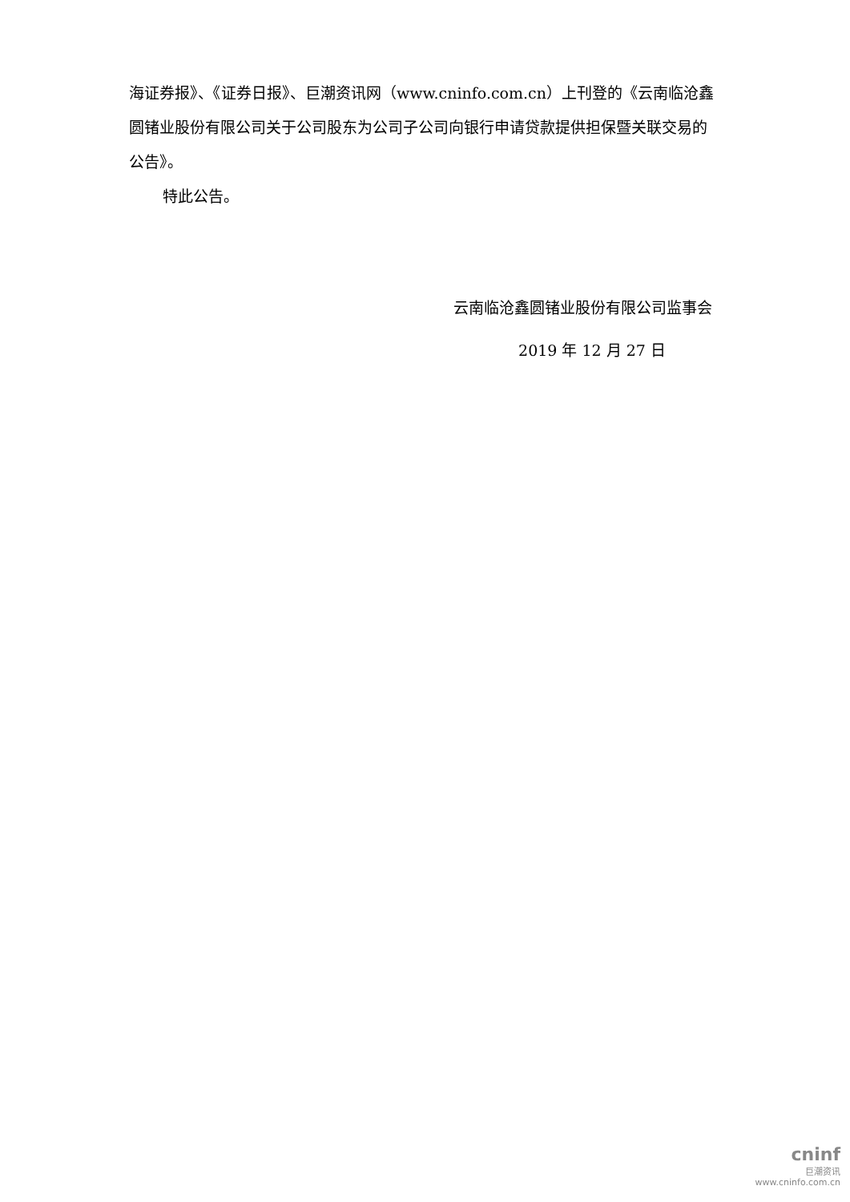海证券报》、《证券日报》、巨潮资讯网（www.cninfo.com.cn）上刊登的《云南临沧鑫圆锗业股份有限公司关于公司股东为公司子公司向银行申请贷款提供担保暨关联交易的公告》。
特此公告。
云南临沧鑫圆锗业股份有限公司监事会
2019 年 12 月 27 日
cninf
巨潮资讯
www.cninfo.com.cn